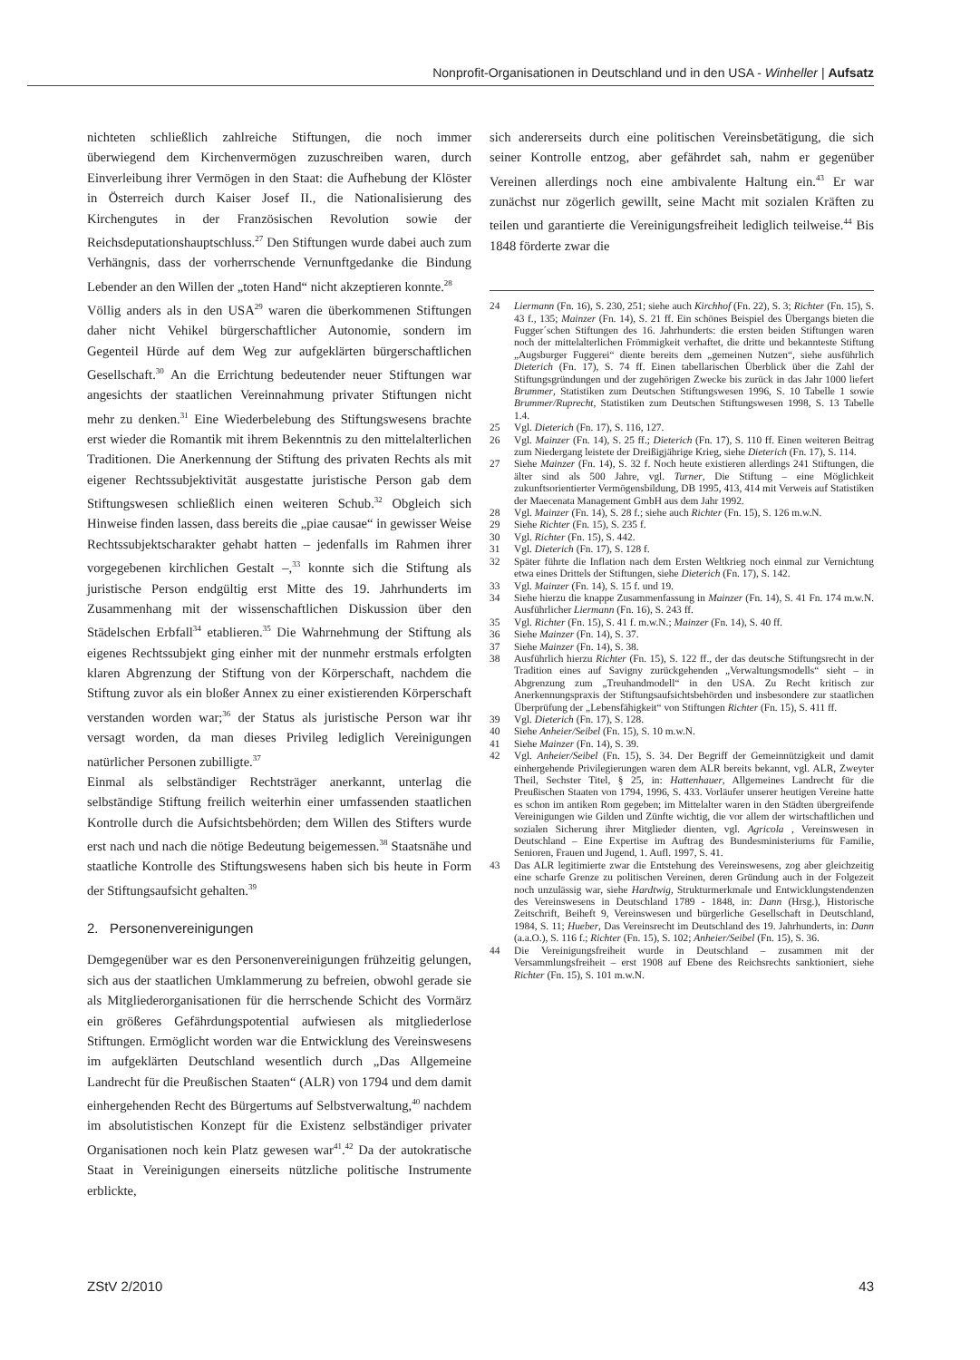Nonprofit-Organisationen in Deutschland und in den USA - Winheller | Aufsatz
nichteten schließlich zahlreiche Stiftungen, die noch immer überwiegend dem Kirchenvermögen zuzuschreiben waren, durch Einverleibung ihrer Vermögen in den Staat: die Aufhebung der Klöster in Österreich durch Kaiser Josef II., die Nationalisierung des Kirchengutes in der Französischen Revolution sowie der Reichsdeputationshauptschluss.<sup>27</sup> Den Stiftungen wurde dabei auch zum Verhängnis, dass der vorherrschende Vernunftgedanke die Bindung Lebender an den Willen der „toten Hand“ nicht akzeptieren konnte.<sup>28</sup>
Völlig anders als in den USA<sup>29</sup> waren die überkommenen Stiftungen daher nicht Vehikel bürgerschaftlicher Autonomie, sondern im Gegenteil Hürde auf dem Weg zur aufgeklärten bürgerschaftlichen Gesellschaft.<sup>30</sup> An die Errichtung bedeutender neuer Stiftungen war angesichts der staatlichen Vereinnahmung privater Stiftungen nicht mehr zu denken.<sup>31</sup> Eine Wiederbelebung des Stiftungswesens brachte erst wieder die Romantik mit ihrem Bekenntnis zu den mittelalterlichen Traditionen. Die Anerkennung der Stiftung des privaten Rechts als mit eigener Rechtssubjektivität ausgestatte juristische Person gab dem Stiftungswesen schließlich einen weiteren Schub.<sup>32</sup> Obgleich sich Hinweise finden lassen, dass bereits die „piae causae“ in gewisser Weise Rechtssubjektscharakter gehabt hatten – jedenfalls im Rahmen ihrer vorgegebenen kirchlichen Gestalt –,<sup>33</sup> konnte sich die Stiftung als juristische Person endgültig erst Mitte des 19. Jahrhunderts im Zusammenhang mit der wissenschaftlichen Diskussion über den Städelschen Erbfall<sup>34</sup> etablieren.<sup>35</sup> Die Wahrnehmung der Stiftung als eigenes Rechtssubjekt ging einher mit der nunmehr erstmals erfolgten klaren Abgrenzung der Stiftung von der Körperschaft, nachdem die Stiftung zuvor als ein bloßer Annex zu einer existierenden Körperschaft verstanden worden war;<sup>36</sup> der Status als juristische Person war ihr versagt worden, da man dieses Privileg lediglich Vereinigungen natürlicher Personen zubilligte.<sup>37</sup>
Einmal als selbständiger Rechtsträger anerkannt, unterlag die selbständige Stiftung freilich weiterhin einer umfassenden staatlichen Kontrolle durch die Aufsichtsbehörden; dem Willen des Stifters wurde erst nach und nach die nötige Bedeutung beigemessen.<sup>38</sup> Staatsnähe und staatliche Kontrolle des Stiftungswesens haben sich bis heute in Form der Stiftungsaufsicht gehalten.<sup>39</sup>
2. Personenvereinigungen
Demgegenüber war es den Personenvereinigungen frühzeitig gelungen, sich aus der staatlichen Umklammerung zu befreien, obwohl gerade sie als Mitgliederorganisationen für die herrschende Schicht des Vormärz ein größeres Gefährdungspotential aufwiesen als mitgliederlose Stiftungen. Ermöglicht worden war die Entwicklung des Vereinswesens im aufgeklärten Deutschland wesentlich durch „Das Allgemeine Landrecht für die Preußischen Staaten“ (ALR) von 1794 und dem damit einhergehenden Recht des Bürgertums auf Selbstverwaltung,<sup>40</sup> nachdem im absolutistischen Konzept für die Existenz selbständiger privater Organisationen noch kein Platz gewesen war<sup>41</sup>.<sup>42</sup> Da der autokratische Staat in Vereinigungen einerseits nützliche politische Instrumente erblickte,
sich andererseits durch eine politischen Vereinsbetätigung, die sich seiner Kontrolle entzog, aber gefährdet sah, nahm er gegenüber Vereinen allerdings noch eine ambivalente Haltung ein.<sup>43</sup> Er war zunächst nur zögerlich gewillt, seine Macht mit sozialen Kräften zu teilen und garantierte die Vereinigungsfreiheit lediglich teilweise.<sup>44</sup> Bis 1848 förderte zwar die
24 Liermann (Fn. 16), S. 230, 251; siehe auch Kirchhof (Fn. 22), S. 3; Richter (Fn. 15), S. 43 f., 135; Mainzer (Fn. 14), S. 21 ff. Ein schönes Beispiel des Übergangs bieten die Fugger´schen Stiftungen des 16. Jahrhunderts: die ersten beiden Stiftungen waren noch der mittelalterlichen Frömmigkeit verhaftet, die dritte und bekannteste Stiftung „Augsburger Fuggerei“ diente bereits dem „gemeinen Nutzen“, siehe ausführlich Dieterich (Fn. 17), S. 74 ff. Einen tabellarischen Überblick über die Zahl der Stiftungsgründungen und der zugehörigen Zwecke bis zurück in das Jahr 1000 liefert Brummer, Statistiken zum Deutschen Stiftungswesen 1996, S. 10 Tabelle 1 sowie Brummer/Ruprecht, Statistiken zum Deutschen Stiftungswesen 1998, S. 13 Tabelle 1.4.
25 Vgl. Dieterich (Fn. 17), S. 116, 127.
26 Vgl. Mainzer (Fn. 14), S. 25 ff.; Dieterich (Fn. 17), S. 110 ff. Einen weiteren Beitrag zum Niedergang leistete der Dreißigjährige Krieg, siehe Dieterich (Fn. 17), S. 114.
27 Siehe Mainzer (Fn. 14), S. 32 f. Noch heute existieren allerdings 241 Stiftungen, die älter sind als 500 Jahre, vgl. Turner, Die Stiftung – eine Möglichkeit zukunftsorientierter Vermögensbildung, DB 1995, 413, 414 mit Verweis auf Statistiken der Maecenata Management GmbH aus dem Jahr 1992.
28 Vgl. Mainzer (Fn. 14), S. 28 f.; siehe auch Richter (Fn. 15), S. 126 m.w.N.
29 Siehe Richter (Fn. 15), S. 235 f.
30 Vgl. Richter (Fn. 15), S. 442.
31 Vgl. Dieterich (Fn. 17), S. 128 f.
32 Später führte die Inflation nach dem Ersten Weltkrieg noch einmal zur Vernichtung etwa eines Drittels der Stiftungen, siehe Dieterich (Fn. 17), S. 142.
33 Vgl. Mainzer (Fn. 14), S. 15 f. und 19.
34 Siehe hierzu die knappe Zusammenfassung in Mainzer (Fn. 14), S. 41 Fn. 174 m.w.N. Ausführlicher Liermann (Fn. 16), S. 243 ff.
35 Vgl. Richter (Fn. 15), S. 41 f. m.w.N.; Mainzer (Fn. 14), S. 40 ff.
36 Siehe Mainzer (Fn. 14), S. 37.
37 Siehe Mainzer (Fn. 14), S. 38.
38 Ausführlich hierzu Richter (Fn. 15), S. 122 ff., der das deutsche Stiftungsrecht in der Tradition eines auf Savigny zurückgehenden „Verwaltungsmodells“ sieht – in Abgrenzung zum „Treuhandmodell“ in den USA. Zu Recht kritisch zur Anerkennungspraxis der Stiftungsaufsichtsbehörden und insbesondere zur staatlichen Überprüfung der „Lebensfähigkeit“ von Stiftungen Richter (Fn. 15), S. 411 ff.
39 Vgl. Dieterich (Fn. 17), S. 128.
40 Siehe Anheier/Seibel (Fn. 15), S. 10 m.w.N.
41 Siehe Mainzer (Fn. 14), S. 39.
42 Vgl. Anheier/Seibel (Fn. 15), S. 34. Der Begriff der Gemeinnützigkeit und damit einhergehende Privilegierungen waren dem ALR bereits bekannt, vgl. ALR, Zweyter Theil, Sechster Titel, § 25, in: Hattenhauer, Allgemeines Landrecht für die Preußischen Staaten von 1794, 1996, S. 433. Vorläufer unserer heutigen Vereine hatte es schon im antiken Rom gegeben; im Mittelalter waren in den Städten übergreifende Vereinigungen wie Gilden und Zünfte wichtig, die vor allem der wirtschaftlichen und sozialen Sicherung ihrer Mitglieder dienten, vgl. Agricola , Vereinswesen in Deutschland – Eine Expertise im Auftrag des Bundesministeriums für Familie, Senioren, Frauen und Jugend, 1. Aufl. 1997, S. 41.
43 Das ALR legitimierte zwar die Entstehung des Vereinswesens, zog aber gleichzeitig eine scharfe Grenze zu politischen Vereinen, deren Gründung auch in der Folgezeit noch unzulässig war, siehe Hardtwig, Strukturmerkmale und Entwicklungstendenzen des Vereinswesens in Deutschland 1789 - 1848, in: Dann (Hrsg.), Historische Zeitschrift, Beiheft 9, Vereinswesen und bürgerliche Gesellschaft in Deutschland, 1984, S. 11; Hueber, Das Vereinsrecht im Deutschland des 19. Jahrhunderts, in: Dann (a.a.O.), S. 116 f.; Richter (Fn. 15), S. 102; Anheier/Seibel (Fn. 15), S. 36.
44 Die Vereinigungsfreiheit wurde in Deutschland – zusammen mit der Versammlungsfreiheit – erst 1908 auf Ebene des Reichsrechts sanktioniert, siehe Richter (Fn. 15), S. 101 m.w.N.
ZStV 2/2010 43